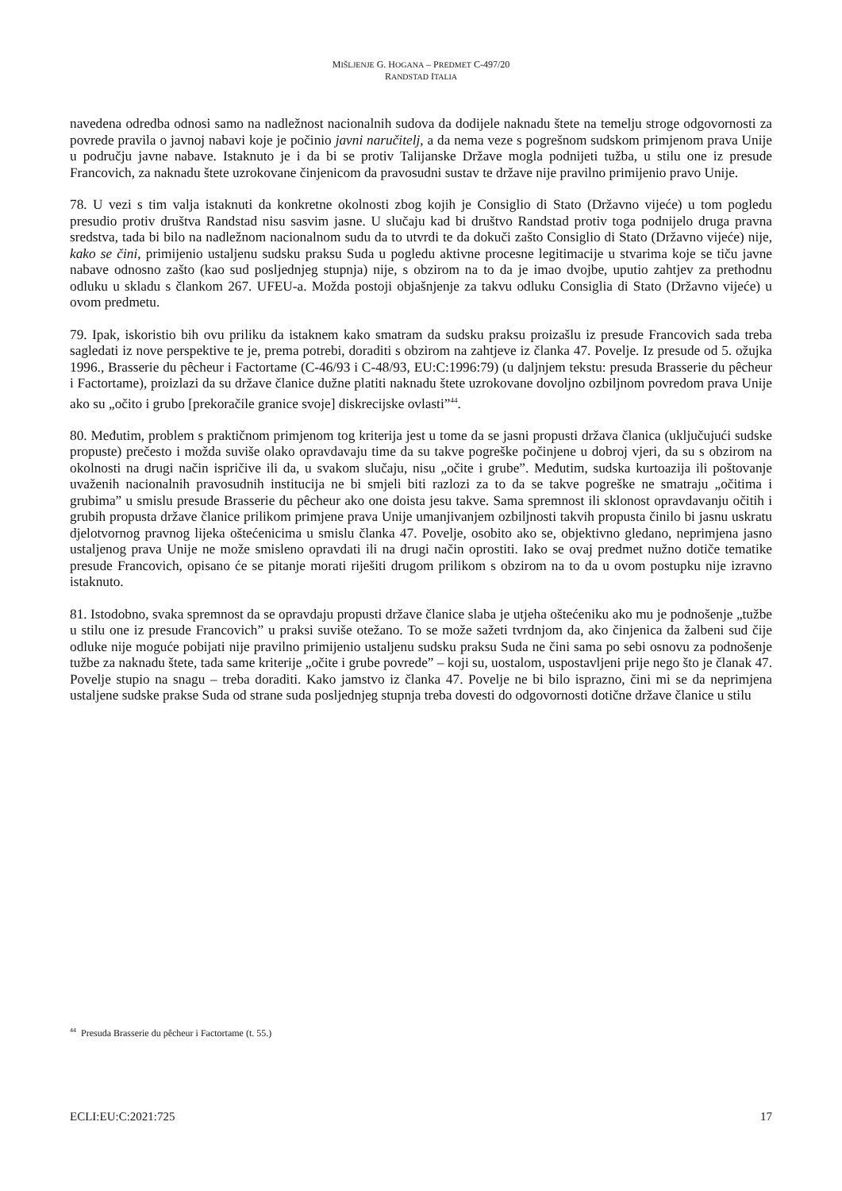MIŠLJENJE G. HOGANA – PREDMET C-497/20
RANDSTAD ITALIA
navedena odredba odnosi samo na nadležnost nacionalnih sudova da dodijele naknadu štete na temelju stroge odgovornosti za povrede pravila o javnoj nabavi koje je počinio javni naručitelj, a da nema veze s pogrešnom sudskom primjenom prava Unije u području javne nabave. Istaknuto je i da bi se protiv Talijanske Države mogla podnijeti tužba, u stilu one iz presude Francovich, za naknadu štete uzrokovane činjenicom da pravosudni sustav te države nije pravilno primijenio pravo Unije.
78. U vezi s tim valja istaknuti da konkretne okolnosti zbog kojih je Consiglio di Stato (Državno vijeće) u tom pogledu presudio protiv društva Randstad nisu sasvim jasne. U slučaju kad bi društvo Randstad protiv toga podnijelo druga pravna sredstva, tada bi bilo na nadležnom nacionalnom sudu da to utvrdi te da dokuči zašto Consiglio di Stato (Državno vijeće) nije, kako se čini, primijenio ustaljenu sudsku praksu Suda u pogledu aktivne procesne legitimacije u stvarima koje se tiču javne nabave odnosno zašto (kao sud posljednjeg stupnja) nije, s obzirom na to da je imao dvojbe, uputio zahtjev za prethodnu odluku u skladu s člankom 267. UFEU-a. Možda postoji objašnjenje za takvu odluku Consiglia di Stato (Državno vijeće) u ovom predmetu.
79. Ipak, iskoristio bih ovu priliku da istaknem kako smatram da sudsku praksu proizašlu iz presude Francovich sada treba sagledati iz nove perspektive te je, prema potrebi, doraditi s obzirom na zahtjeve iz članka 47. Povelje. Iz presude od 5. ožujka 1996., Brasserie du pêcheur i Factortame (C-46/93 i C-48/93, EU:C:1996:79) (u daljnjem tekstu: presuda Brasserie du pêcheur i Factortame), proizlazi da su države članice dužne platiti naknadu štete uzrokovane dovoljno ozbiljnom povredom prava Unije ako su „očito i grubo [prekoračile granice svoje] diskrecijske ovlasti”<sup>44</sup>.
80. Međutim, problem s praktičnom primjenom tog kriterija jest u tome da se jasni propusti država članica (uključujući sudske propuste) prečesto i možda suviše olako opravdavaju time da su takve pogreške počinjene u dobroj vjeri, da su s obzirom na okolnosti na drugi način ispričive ili da, u svakom slučaju, nisu „očite i grube”. Međutim, sudska kurtoazija ili poštovanje uvaženih nacionalnih pravosudnih institucija ne bi smjeli biti razlozi za to da se takve pogreške ne smatraju „očitima i grubima” u smislu presude Brasserie du pêcheur ako one doista jesu takve. Sama spremnost ili sklonost opravdavanju očitih i grubih propusta države članice prilikom primjene prava Unije umanjivanjem ozbiljnosti takvih propusta činilo bi jasnu uskratu djelotvornog pravnog lijeka oštećenicima u smislu članka 47. Povelje, osobito ako se, objektivno gledano, neprimjena jasno ustaljenog prava Unije ne može smisleno opravdati ili na drugi način oprostiti. Iako se ovaj predmet nužno dotiče tematike presude Francovich, opisano će se pitanje morati riješiti drugom prilikom s obzirom na to da u ovom postupku nije izravno istaknuto.
81. Istodobno, svaka spremnost da se opravdaju propusti države članice slaba je utjeha oštećeniku ako mu je podnošenje „tužbe u stilu one iz presude Francovich” u praksi suviše otežano. To se može sažeti tvrdnjom da, ako činjenica da žalbeni sud čije odluke nije moguće pobijati nije pravilno primijenio ustaljenu sudsku praksu Suda ne čini sama po sebi osnovu za podnošenje tužbe za naknadu štete, tada same kriterije „očite i grube povrede” – koji su, uostalom, uspostavljeni prije nego što je članak 47. Povelje stupio na snagu – treba doraditi. Kako jamstvo iz članka 47. Povelje ne bi bilo isprazno, čini mi se da neprimjena ustaljene sudske prakse Suda od strane suda posljednjeg stupnja treba dovesti do odgovornosti dotične države članice u stilu
<sup>44</sup> Presuda Brasserie du pêcheur i Factortame (t. 55.)
ECLI:EU:C:2021:725 17